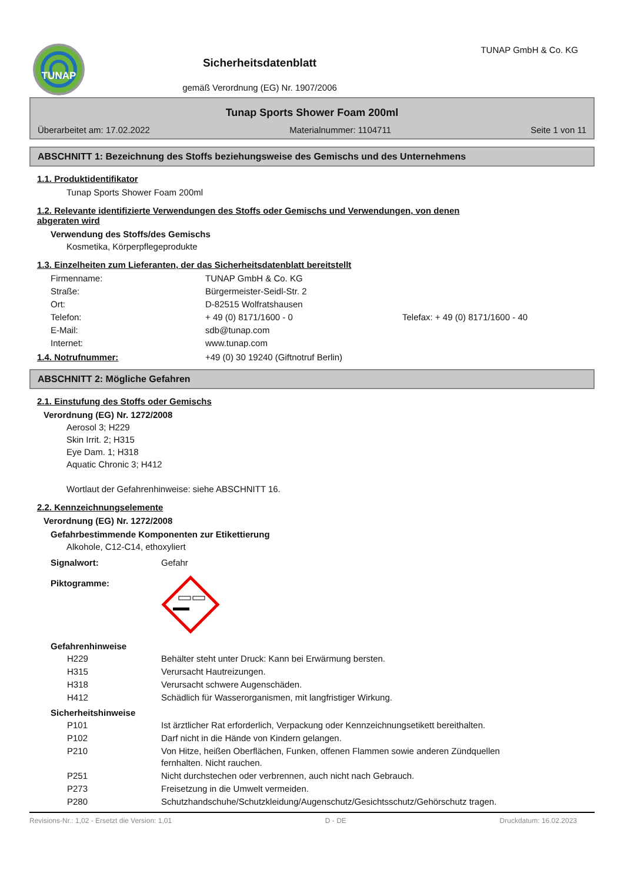TUNAP
Sicherheitsdatenblatt
gemäß Verordnung (EG) Nr. 1907/2006
TUNAP GmbH & Co. KG
Tunap Sports Shower Foam 200ml
Überarbeitet am: 17.02.2022 Materialnummer: 1104711 Seite 1 von 11
ABSCHNITT 1: Bezeichnung des Stoffs beziehungsweise des Gemischs und des Unternehmens
1.1. Produktidentifikator
Tunap Sports Shower Foam 200ml
1.2. Relevante identifizierte Verwendungen des Stoffs oder Gemischs und Verwendungen, von denen
abgeraten wird
Verwendung des Stoffs/des Gemischs
Kosmetika, Körperpflegeprodukte
1.3. Einzelheiten zum Lieferanten, der das Sicherheitsdatenblatt bereitstellt
| Firmenname: | TUNAP GmbH & Co. KG | |
| Straße: | Bürgermeister-Seidl-Str. 2 | |
| Ort: | D-82515 Wolfratshausen | |
| Telefon: | + 49 (0) 8171/1600 - 0 | Telefax: + 49 (0) 8171/1600 - 40 |
| E-Mail: | sdb@tunap.com | |
| Internet: | www.tunap.com | |
1.4. Notrufnummer: +49 (0) 30 19240 (Giftnotruf Berlin)
ABSCHNITT 2: Mögliche Gefahren
2.1. Einstufung des Stoffs oder Gemischs
Verordnung (EG) Nr. 1272/2008
Aerosol 3; H229
Skin Irrit. 2; H315
Eye Dam. 1; H318
Aquatic Chronic 3; H412
Wortlaut der Gefahrenhinweise: siehe ABSCHNITT 16.
2.2. Kennzeichnungselemente
Verordnung (EG) Nr. 1272/2008
Gefahrbestimmende Komponenten zur Etikettierung
Alkohole, C12-C14, ethoxyliert
| Signalwort: | Gefahr |
| Piktogramme: | |
Gefahrenhinweise
| | H229 | Behälter steht unter Druck: Kann bei Erwärmung bersten. |
| | H315 | Verursacht Hautreizungen. |
| | H318 | Verursacht schwere Augenschäden. |
| | H412 | Schädlich für Wasserorganismen, mit langfristiger Wirkung. |
Sicherheitshinweise
| | P101 | Ist ärztlicher Rat erforderlich, Verpackung oder Kennzeichnungsetikett bereithalten. |
| | P102 | Darf nicht in die Hände von Kindern gelangen. |
| | P210 | Von Hitze, heißen Oberflächen, Funken, offenen Flammen sowie anderen Zündquellen fernhalten. Nicht rauchen. |
| | P251 | Nicht durchstechen oder verbrennen, auch nicht nach Gebrauch. |
| | P273 | Freisetzung in die Umwelt vermeiden. |
| | P280 | Schutzhandschuhe/Schutzkleidung/Augenschutz/Gesichtsschutz/Gehörschutz tragen. |
Revisions-Nr.: 1,02 - Ersetzt die Version: 1,01 D - DE Druckdatum: 16.02.2023